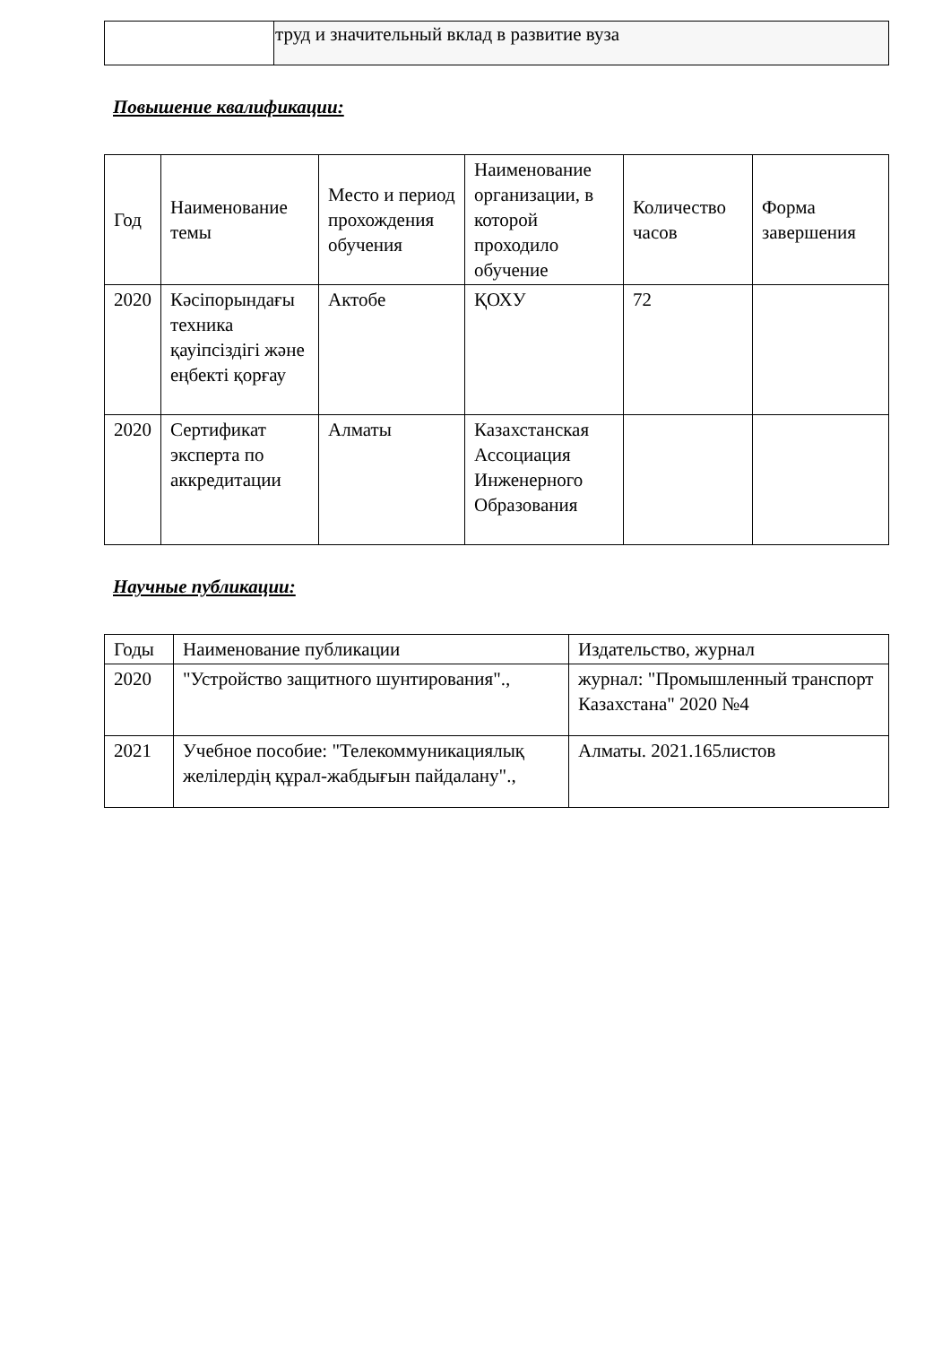| | труд и значительный вклад в развитие вуза |
Повышение квалификации:
| Год | Наименование темы | Место и период прохождения обучения | Наименование организации, в которой проходило обучение | Количество часов | Форма завершения |
| --- | --- | --- | --- | --- | --- |
| 2020 | Кәсіпорындағы техника қауіпсіздігі және еңбекті қорғау | Актобе | ҚОХУ | 72 | |
| 2020 | Сертификат эксперта по аккредитации | Алматы | Казахстанская Ассоциация Инженерного Образования | | |
Научные публикации:
| Годы | Наименование публикации | Издательство, журнал |
| --- | --- | --- |
| 2020 | "Устройство защитного шунтирования"., | журнал: "Промышленный транспорт Казахстана" 2020 №4 |
| 2021 | Учебное пособие: "Телекоммуникациялық желілердің құрал-жабдығын пайдалану"., | Алматы. 2021.165листов |